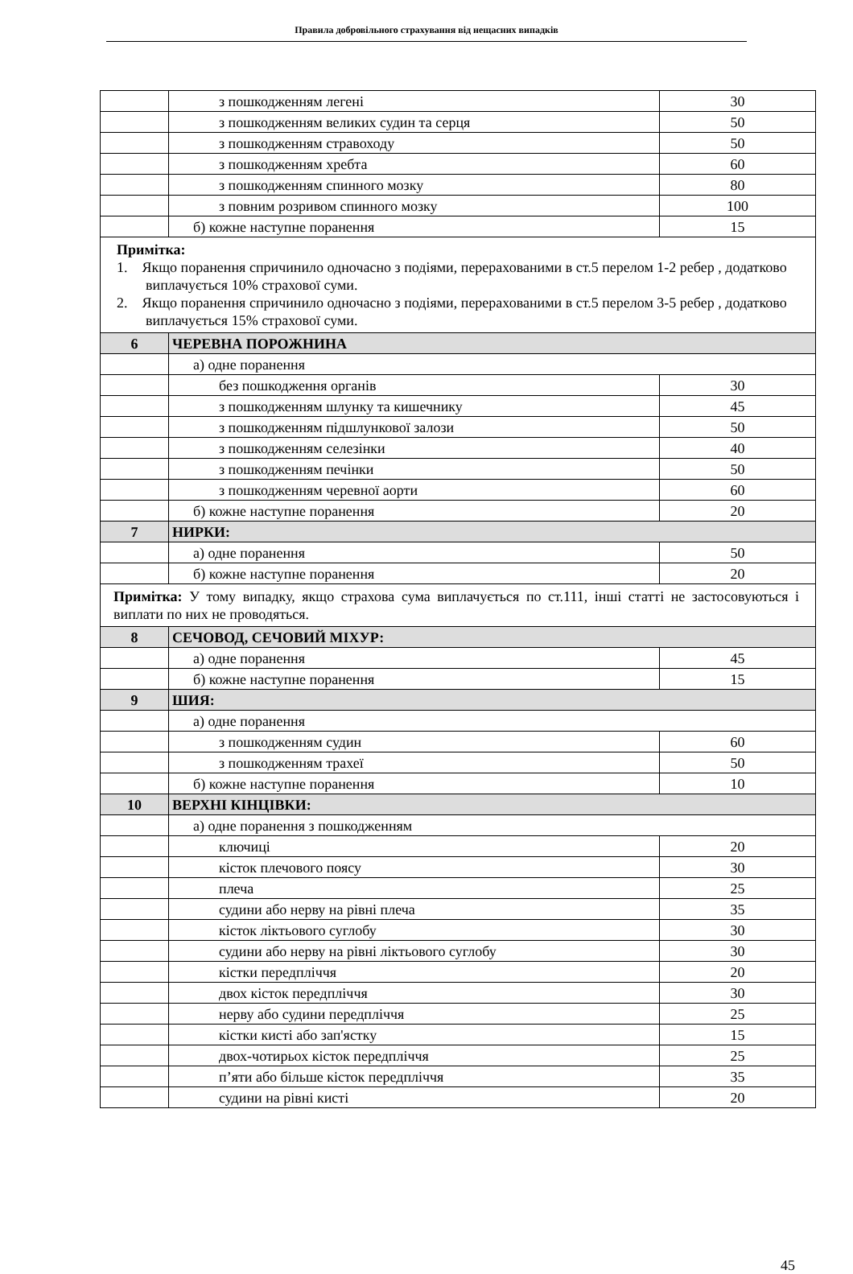Правила добровільного страхування від нещасних випадків
| | з пошкодженням легені | 30 |
| | з пошкодженням великих судин та серця | 50 |
| | з пошкодженням стравоходу | 50 |
| | з пошкодженням хребта | 60 |
| | з пошкодженням спинного мозку | 80 |
| | з повним розривом спинного мозку | 100 |
| | б) кожне наступне поранення | 15 |
| Примітка: 1. Якщо поранення спричинило одночасно з подіями, перерахованими в ст.5 перелом 1-2 ребер , додатково виплачується 10% страхової суми. 2. Якщо поранення спричинило одночасно з подіями, перерахованими в ст.5 перелом 3-5 ребер , додатково виплачується 15% страхової суми. | | |
| 6 | ЧЕРЕВНА ПОРОЖНИНА | |
| | а) одне поранення | |
| | без пошкодження органів | 30 |
| | з пошкодженням шлунку та кишечнику | 45 |
| | з пошкодженням підшлункової залози | 50 |
| | з пошкодженням селезінки | 40 |
| | з пошкодженням печінки | 50 |
| | з пошкодженням черевної аорти | 60 |
| | б) кожне наступне поранення | 20 |
| 7 | НИРКИ: | |
| | а) одне поранення | 50 |
| | б) кожне наступне поранення | 20 |
| Примітка: У тому випадку, якщо страхова сума виплачується по ст.111, інші статті не застосовуються і виплати по них не проводяться. | | |
| 8 | СЕЧОВОД, СЕЧОВИЙ МІХУР: | |
| | а) одне поранення | 45 |
| | б) кожне наступне поранення | 15 |
| 9 | ШИЯ: | |
| | а) одне поранення | |
| | з пошкодженням судин | 60 |
| | з пошкодженням трахеї | 50 |
| | б) кожне наступне поранення | 10 |
| 10 | ВЕРХНІ КІНЦІВКИ: | |
| | а) одне поранення з пошкодженням | |
| | ключиці | 20 |
| | кісток плечового поясу | 30 |
| | плеча | 25 |
| | судини або нерву на рівні плеча | 35 |
| | кісток ліктьового суглобу | 30 |
| | судини або нерву на рівні ліктьового суглобу | 30 |
| | кістки передпліччя | 20 |
| | двох кісток передпліччя | 30 |
| | нерву або судини передпліччя | 25 |
| | кістки кисті або зап'ястку | 15 |
| | двох-чотирьох кісток передпліччя | 25 |
| | п’яти або більше кісток передпліччя | 35 |
| | судини на рівні кисті | 20 |
45